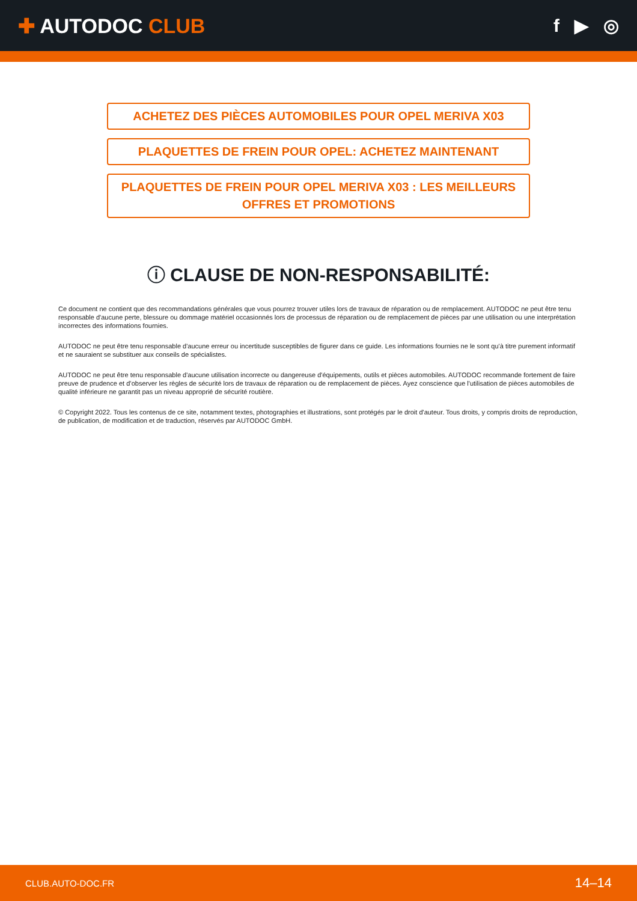✚ AUTODOC CLUB f ▶ ◎
ACHETEZ DES PIÈCES AUTOMOBILES POUR OPEL MERIVA X03
PLAQUETTES DE FREIN POUR OPEL: ACHETEZ MAINTENANT
PLAQUETTES DE FREIN POUR OPEL MERIVA X03 : LES MEILLEURS OFFRES ET PROMOTIONS
ⓘ CLAUSE DE NON-RESPONSABILITÉ:
Ce document ne contient que des recommandations générales que vous pourrez trouver utiles lors de travaux de réparation ou de remplacement. AUTODOC ne peut être tenu responsable d'aucune perte, blessure ou dommage matériel occasionnés lors de processus de réparation ou de remplacement de pièces par une utilisation ou une interprétation incorrectes des informations fournies.
AUTODOC ne peut être tenu responsable d'aucune erreur ou incertitude susceptibles de figurer dans ce guide. Les informations fournies ne le sont qu'à titre purement informatif et ne sauraient se substituer aux conseils de spécialistes.
AUTODOC ne peut être tenu responsable d'aucune utilisation incorrecte ou dangereuse d'équipements, outils et pièces automobiles. AUTODOC recommande fortement de faire preuve de prudence et d’observer les règles de sécurité lors de travaux de réparation ou de remplacement de pièces. Ayez conscience que l'utilisation de pièces automobiles de qualité inférieure ne garantit pas un niveau approprié de sécurité routière.
© Copyright 2022. Tous les contenus de ce site, notamment textes, photographies et illustrations, sont protégés par le droit d'auteur. Tous droits, y compris droits de reproduction, de publication, de modification et de traduction, réservés par AUTODOC GmbH.
CLUB.AUTO-DOC.FR 14–14